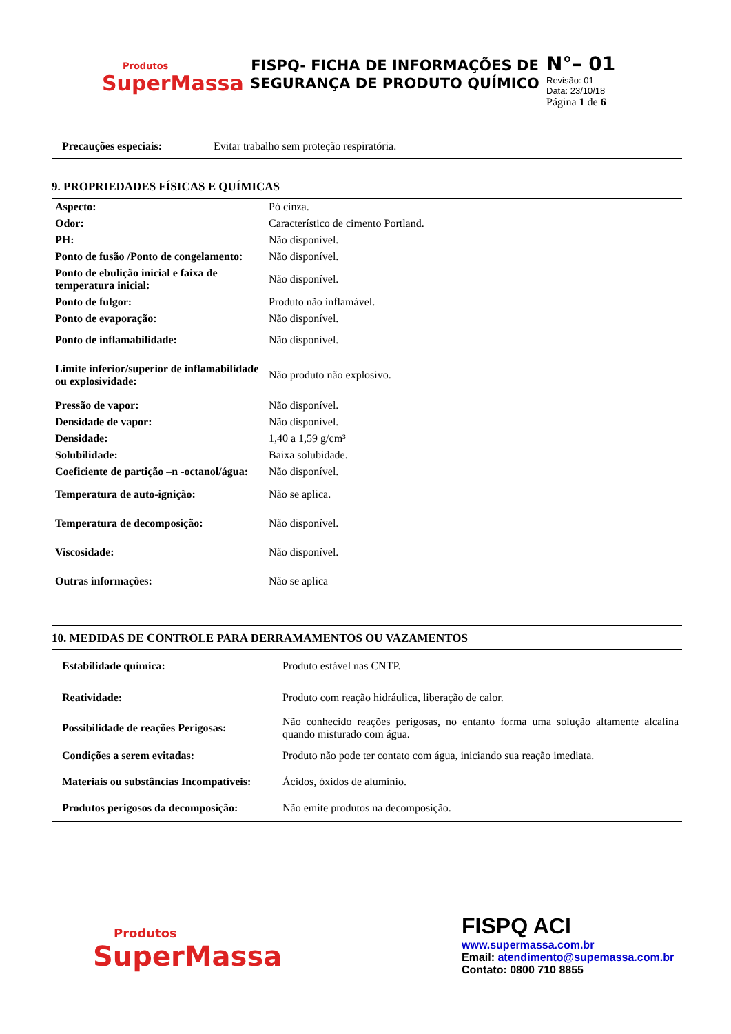Produtos
SuperMassa
FISPQ- FICHA DE INFORMAÇÕES DE SEGURANÇA DE PRODUTO QUÍMICO
N°– 01
Revisão: 01
Data: 23/10/18
Página 1 de 6
| Precauções especiais: | Evitar trabalho sem proteção respiratória. |
9. PROPRIEDADES FÍSICAS E QUÍMICAS
| Aspecto: | Pó cinza. |
| Odor: | Característico de cimento Portland. |
| PH: | Não disponível. |
| Ponto de fusão /Ponto de congelamento: | Não disponível. |
| Ponto de ebulição inicial e faixa de temperatura inicial: | Não disponível. |
| Ponto de fulgor: | Produto não inflamável. |
| Ponto de evaporação: | Não disponível. |
| Ponto de inflamabilidade: | Não disponível. |
| Limite inferior/superior de inflamabilidade ou explosividade: | Não produto não explosivo. |
| Pressão de vapor: | Não disponível. |
| Densidade de vapor: | Não disponível. |
| Densidade: | 1,40 a 1,59 g/cm³ |
| Solubilidade: | Baixa solubidade. |
| Coeficiente de partição –n -octanol/água: | Não disponível. |
| Temperatura de auto-ignição: | Não se aplica. |
| Temperatura de decomposição: | Não disponível. |
| Viscosidade: | Não disponível. |
| Outras informações: | Não se aplica |
10. MEDIDAS DE CONTROLE PARA DERRAMAMENTOS OU VAZAMENTOS
| Estabilidade química: | Produto estável nas CNTP. |
| Reatividade: | Produto com reação hidráulica, liberação de calor. |
| Possibilidade de reações Perigosas: | Não conhecido reações perigosas, no entanto forma uma solução altamente alcalina quando misturado com água. |
| Condições a serem evitadas: | Produto não pode ter contato com água, iniciando sua reação imediata. |
| Materiais ou substâncias Incompatíveis: | Ácidos, óxidos de alumínio. |
| Produtos perigosos da decomposição: | Não emite produtos na decomposição. |
Produtos
SuperMassa
FISPQ ACI
www.supermassa.com.br
Email: atendimento@supemassa.com.br
Contato: 0800 710 8855